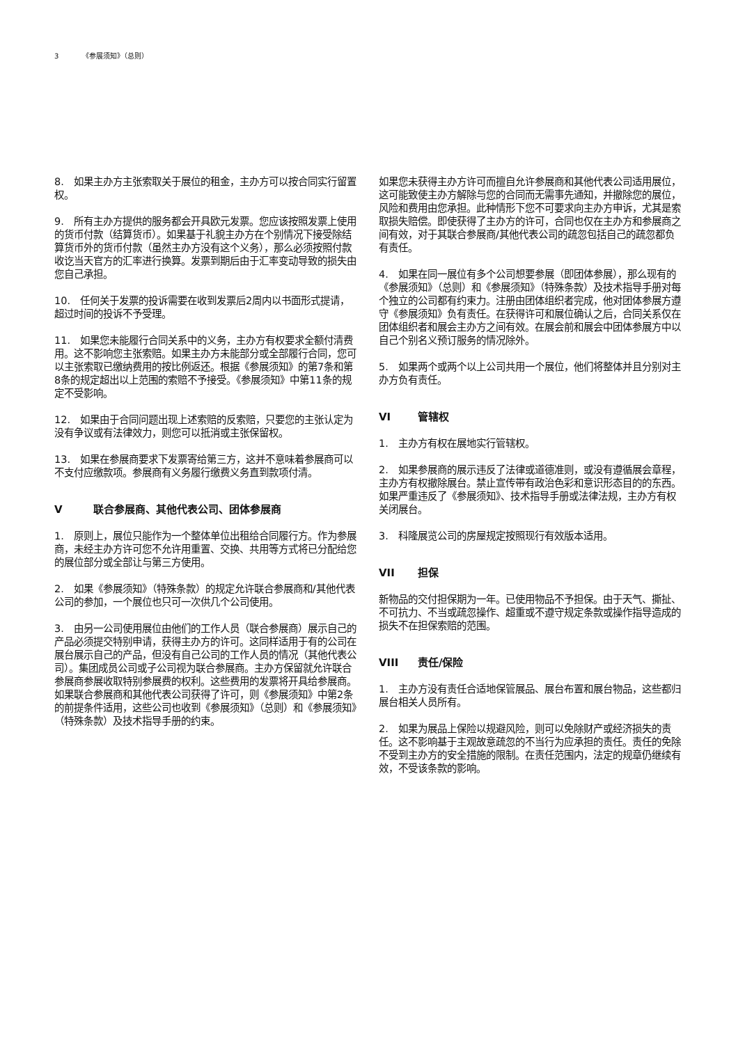3 《参展须知》（总则）
8.　如果主办方主张索取关于展位的租金，主办方可以按合同实行留置权。
9.　所有主办方提供的服务都会开具欧元发票。您应该按照发票上使用的货币付款（结算货币）。如果基于礼貌主办方在个别情况下接受除结算货币外的货币付款（虽然主办方没有这个义务），那么必须按照付款收讫当天官方的汇率进行换算。发票到期后由于汇率变动导致的损失由您自己承担。
10.　任何关于发票的投诉需要在收到发票后2周内以书面形式提请，超过时间的投诉不予受理。
11.　如果您未能履行合同关系中的义务，主办方有权要求全额付清费用。这不影响您主张索赔。如果主办方未能部分或全部履行合同，您可以主张索取已缴纳费用的按比例返还。根据《参展须知》的第7条和第8条的规定超出以上范围的索赔不予接受。《参展须知》中第11条的规定不受影响。
12.　如果由于合同问题出现上述索赔的反索赔，只要您的主张认定为没有争议或有法律效力，则您可以抵消或主张保留权。
13.　如果在参展商要求下发票寄给第三方，这并不意味着参展商可以不支付应缴款项。参展商有义务履行缴费义务直到款项付清。
V联合参展商、其他代表公司、团体参展商
1.　原则上，展位只能作为一个整体单位出租给合同履行方。作为参展商，未经主办方许可您不允许用重置、交换、共用等方式将已分配给您的展位部分或全部让与第三方使用。
2.　如果《参展须知》（特殊条款）的规定允许联合参展商和/其他代表公司的参加，一个展位也只可一次供几个公司使用。
3.　由另一公司使用展位由他们的工作人员（联合参展商）展示自己的产品必须提交特别申请，获得主办方的许可。这同样适用于有的公司在展台展示自己的产品，但没有自己公司的工作人员的情况（其他代表公司）。集团成员公司或子公司视为联合参展商。主办方保留就允许联合参展商参展收取特别参展费的权利。这些费用的发票将开具给参展商。如果联合参展商和其他代表公司获得了许可，则《参展须知》中第2条的前提条件适用，这些公司也收到《参展须知》（总则）和《参展须知》（特殊条款）及技术指导手册的约束。
如果您未获得主办方许可而擅自允许参展商和其他代表公司适用展位，这可能致使主办方解除与您的合同而无需事先通知，并撤除您的展位，风险和费用由您承担。此种情形下您不可要求向主办方申诉，尤其是索取损失赔偿。即使获得了主办方的许可，合同也仅在主办方和参展商之间有效，对于其联合参展商/其他代表公司的疏忽包括自己的疏忽都负有责任。
4.　如果在同一展位有多个公司想要参展（即团体参展），那么现有的《参展须知》（总则）和《参展须知》（特殊条款）及技术指导手册对每个独立的公司都有约束力。注册由团体组织者完成，他对团体参展方遵守《参展须知》负有责任。在获得许可和展位确认之后，合同关系仅在团体组织者和展会主办方之间有效。在展会前和展会中团体参展方中以自己个别名义预订服务的情况除外。
5.　如果两个或两个以上公司共用一个展位，他们将整体并且分别对主办方负有责任。
VI 管辖权
1.　主办方有权在展地实行管辖权。
2.　如果参展商的展示违反了法律或道德准则，或没有遵循展会章程，主办方有权撤除展台。禁止宣传带有政治色彩和意识形态目的的东西。如果严重违反了《参展须知》、技术指导手册或法律法规，主办方有权关闭展台。
3.　科隆展览公司的房屋规定按照现行有效版本适用。
VII 担保
新物品的交付担保期为一年。已使用物品不予担保。由于天气、撕扯、不可抗力、不当或疏忽操作、超重或不遵守规定条款或操作指导造成的损失不在担保索赔的范围。
VIII 责任/保险
1.　主办方没有责任合适地保管展品、展台布置和展台物品，这些都归展台相关人员所有。
2.　如果为展品上保险以规避风险，则可以免除财产或经济损失的责任。这不影响基于主观故意疏忽的不当行为应承担的责任。责任的免除不受到主办方的安全措施的限制。在责任范围内，法定的规章仍继续有效，不受该条款的影响。